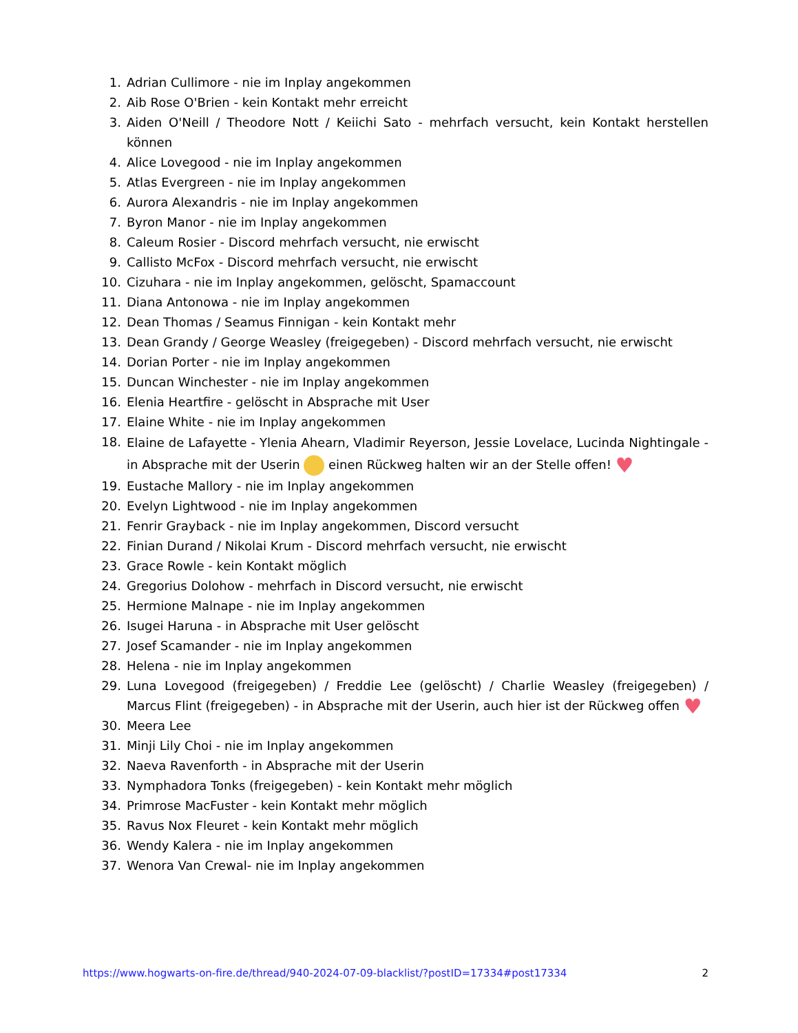1. Adrian Cullimore - nie im Inplay angekommen
2. Aib Rose O'Brien - kein Kontakt mehr erreicht
3. Aiden O'Neill / Theodore Nott / Keiichi Sato - mehrfach versucht, kein Kontakt herstellen können
4. Alice Lovegood - nie im Inplay angekommen
5. Atlas Evergreen - nie im Inplay angekommen
6. Aurora Alexandris - nie im Inplay angekommen
7. Byron Manor - nie im Inplay angekommen
8. Caleum Rosier - Discord mehrfach versucht, nie erwischt
9. Callisto McFox - Discord mehrfach versucht, nie erwischt
10. Cizuhara - nie im Inplay angekommen, gelöscht, Spamaccount
11. Diana Antonowa - nie im Inplay angekommen
12. Dean Thomas / Seamus Finnigan - kein Kontakt mehr
13. Dean Grandy / George Weasley (freigegeben) - Discord mehrfach versucht, nie erwischt
14. Dorian Porter - nie im Inplay angekommen
15. Duncan Winchester - nie im Inplay angekommen
16. Elenia Heartfire - gelöscht in Absprache mit User
17. Elaine White - nie im Inplay angekommen
18. Elaine de Lafayette - Ylenia Ahearn, Vladimir Reyerson, Jessie Lovelace, Lucinda Nightingale - in Absprache mit der Userin einen Rückweg halten wir an der Stelle offen! ♥
19. Eustache Mallory - nie im Inplay angekommen
20. Evelyn Lightwood - nie im Inplay angekommen
21. Fenrir Grayback - nie im Inplay angekommen, Discord versucht
22. Finian Durand / Nikolai Krum - Discord mehrfach versucht, nie erwischt
23. Grace Rowle - kein Kontakt möglich
24. Gregorius Dolohow - mehrfach in Discord versucht, nie erwischt
25. Hermione Malnape - nie im Inplay angekommen
26. Isugei Haruna - in Absprache mit User gelöscht
27. Josef Scamander - nie im Inplay angekommen
28. Helena - nie im Inplay angekommen
29. Luna Lovegood (freigegeben) / Freddie Lee (gelöscht) / Charlie Weasley (freigegeben) / Marcus Flint (freigegeben) - in Absprache mit der Userin, auch hier ist der Rückweg offen ♥
30. Meera Lee
31. Minji Lily Choi - nie im Inplay angekommen
32. Naeva Ravenforth - in Absprache mit der Userin
33. Nymphadora Tonks (freigegeben) - kein Kontakt mehr möglich
34. Primrose MacFuster - kein Kontakt mehr möglich
35. Ravus Nox Fleuret - kein Kontakt mehr möglich
36. Wendy Kalera - nie im Inplay angekommen
37. Wenora Van Crewal- nie im Inplay angekommen
https://www.hogwarts-on-fire.de/thread/940-2024-07-09-blacklist/?postID=17334#post17334 2